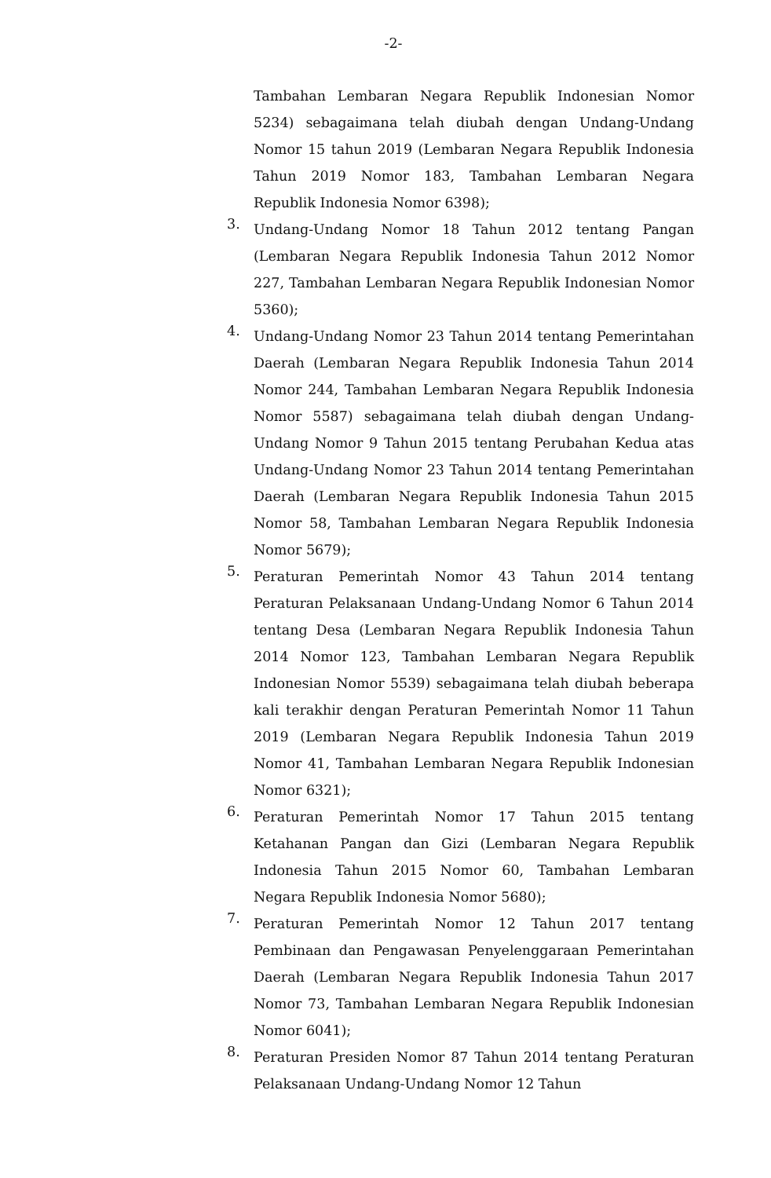-2-
Tambahan Lembaran Negara Republik Indonesian Nomor 5234) sebagaimana telah diubah dengan Undang-Undang Nomor 15 tahun 2019 (Lembaran Negara Republik Indonesia Tahun 2019 Nomor 183, Tambahan Lembaran Negara Republik Indonesia Nomor 6398);
3.
Undang-Undang Nomor 18 Tahun 2012 tentang Pangan (Lembaran Negara Republik Indonesia Tahun 2012 Nomor 227, Tambahan Lembaran Negara Republik Indonesian Nomor 5360);
4.
Undang-Undang Nomor 23 Tahun 2014 tentang Pemerintahan Daerah (Lembaran Negara Republik Indonesia Tahun 2014 Nomor 244, Tambahan Lembaran Negara Republik Indonesia Nomor 5587) sebagaimana telah diubah dengan Undang-Undang Nomor 9 Tahun 2015 tentang Perubahan Kedua atas Undang-Undang Nomor 23 Tahun 2014 tentang Pemerintahan Daerah (Lembaran Negara Republik Indonesia Tahun 2015 Nomor 58, Tambahan Lembaran Negara Republik Indonesia Nomor 5679);
5.
Peraturan Pemerintah Nomor 43 Tahun 2014 tentang Peraturan Pelaksanaan Undang-Undang Nomor 6 Tahun 2014 tentang Desa (Lembaran Negara Republik Indonesia Tahun 2014 Nomor 123, Tambahan Lembaran Negara Republik Indonesian Nomor 5539) sebagaimana telah diubah beberapa kali terakhir dengan Peraturan Pemerintah Nomor 11 Tahun 2019 (Lembaran Negara Republik Indonesia Tahun 2019 Nomor 41, Tambahan Lembaran Negara Republik Indonesian Nomor 6321);
6.
Peraturan Pemerintah Nomor 17 Tahun 2015 tentang Ketahanan Pangan dan Gizi (Lembaran Negara Republik Indonesia Tahun 2015 Nomor 60, Tambahan Lembaran Negara Republik Indonesia Nomor 5680);
7.
Peraturan Pemerintah Nomor 12 Tahun 2017 tentang Pembinaan dan Pengawasan Penyelenggaraan Pemerintahan Daerah (Lembaran Negara Republik Indonesia Tahun 2017 Nomor 73, Tambahan Lembaran Negara Republik Indonesian Nomor 6041);
8.
Peraturan Presiden Nomor 87 Tahun 2014 tentang Peraturan Pelaksanaan Undang-Undang Nomor 12 Tahun